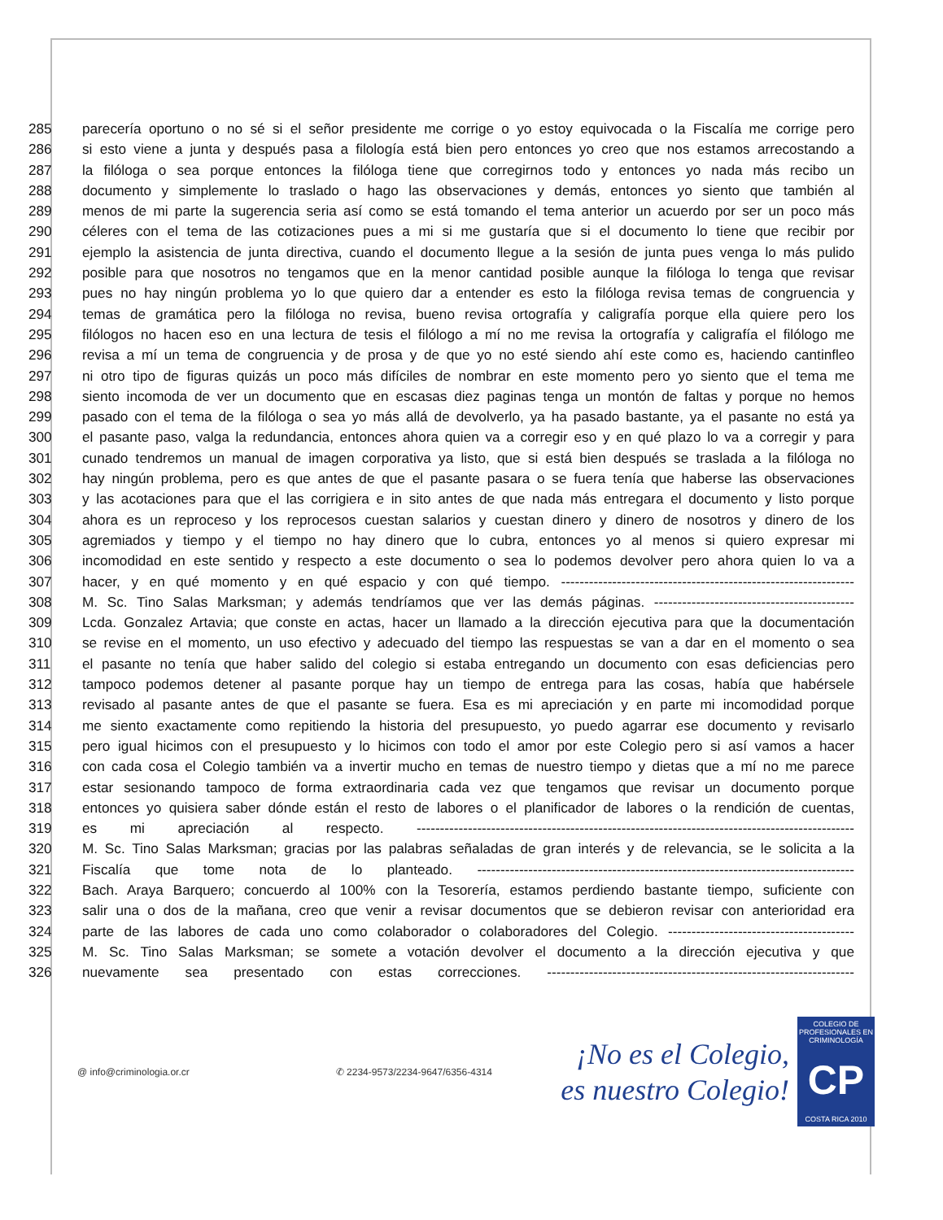285 parecería oportuno o no sé si el señor presidente me corrige o yo estoy equivocada o la Fiscalía me corrige pero
286 si esto viene a junta y después pasa a filología está bien pero entonces yo creo que nos estamos arrecostando a
287 la filóloga o sea porque entonces la filóloga tiene que corregirnos todo y entonces yo nada más recibo un
288 documento y simplemente lo traslado o hago las observaciones y demás, entonces yo siento que también al
289 menos de mi parte la sugerencia seria así como se está tomando el tema anterior un acuerdo por ser un poco más
290 céleres con el tema de las cotizaciones pues a mi si me gustaría que si el documento lo tiene que recibir por
291 ejemplo la asistencia de junta directiva, cuando el documento llegue a la sesión de junta pues venga lo más pulido
292 posible para que nosotros no tengamos que en la menor cantidad posible aunque la filóloga lo tenga que revisar
293 pues no hay ningún problema yo lo que quiero dar a entender es esto la filóloga revisa temas de congruencia y
294 temas de gramática pero la filóloga no revisa, bueno revisa ortografía y caligrafía porque ella quiere pero los
295 filólogos no hacen eso en una lectura de tesis el filólogo a mí no me revisa la ortografía y caligrafía el filólogo me
296 revisa a mí un tema de congruencia y de prosa y de que yo no esté siendo ahí este como es, haciendo cantinfleo
297 ni otro tipo de figuras quizás un poco más difíciles de nombrar en este momento pero yo siento que el tema me
298 siento incomoda de ver un documento que en escasas diez paginas tenga un montón de faltas y porque no hemos
299 pasado con el tema de la filóloga o sea yo más allá de devolverlo, ya ha pasado bastante, ya el pasante no está ya
300 el pasante paso, valga la redundancia, entonces ahora quien va a corregir eso y en qué plazo lo va a corregir y para
301 cunado tendremos un manual de imagen corporativa ya listo, que si está bien después se traslada a la filóloga no
302 hay ningún problema, pero es que antes de que el pasante pasara o se fuera tenía que haberse las observaciones
303 y las acotaciones para que el las corrigiera e in sito antes de que nada más entregara el documento y listo porque
304 ahora es un reproceso y los reprocesos cuestan salarios y cuestan dinero y dinero de nosotros y dinero de los
305 agremiados y tiempo y el tiempo no hay dinero que lo cubra, entonces yo al menos si quiero expresar mi
306 incomodidad en este sentido y respecto a este documento o sea lo podemos devolver pero ahora quien lo va a
307 hacer, y en qué momento y en qué espacio y con qué tiempo. ---------------------------------------------------------------
308 M. Sc. Tino Salas Marksman; y además tendríamos que ver las demás páginas. -------------------------------------------
309 Lcda. Gonzalez Artavia; que conste en actas, hacer un llamado a la dirección ejecutiva para que la documentación
310 se revise en el momento, un uso efectivo y adecuado del tiempo las respuestas se van a dar en el momento o sea
311 el pasante no tenía que haber salido del colegio si estaba entregando un documento con esas deficiencias pero
312 tampoco podemos detener al pasante porque hay un tiempo de entrega para las cosas, había que habérsele
313 revisado al pasante antes de que el pasante se fuera. Esa es mi apreciación y en parte mi incomodidad porque
314 me siento exactamente como repitiendo la historia del presupuesto, yo puedo agarrar ese documento y revisarlo
315 pero igual hicimos con el presupuesto y lo hicimos con todo el amor por este Colegio pero si así vamos a hacer
316 con cada cosa el Colegio también va a invertir mucho en temas de nuestro tiempo y dietas que a mí no me parece
317 estar sesionando tampoco de forma extraordinaria cada vez que tengamos que revisar un documento porque
318 entonces yo quisiera saber dónde están el resto de labores o el planificador de labores o la rendición de cuentas,
319 es mi apreciación al respecto. ----------------------------------------------------------------------------------------------
320 M. Sc. Tino Salas Marksman; gracias por las palabras señaladas de gran interés y de relevancia, se le solicita a la
321 Fiscalía que tome nota de lo planteado. ---------------------------------------------------------------------------------
322 Bach. Araya Barquero; concuerdo al 100% con la Tesorería, estamos perdiendo bastante tiempo, suficiente con
323 salir una o dos de la mañana, creo que venir a revisar documentos que se debieron revisar con anterioridad era
324 parte de las labores de cada uno como colaborador o colaboradores del Colegio. ----------------------------------------
325 M. Sc. Tino Salas Marksman; se somete a votación devolver el documento a la dirección ejecutiva y que
326 nuevamente sea presentado con estas correcciones. ------------------------------------------------------------------
@ info@criminologia.or.cr ✆ 2234-9573/2234-9647/6356-4314
¡No es el Colegio,
es nuestro Colegio!
COLEGIO DE PROFESIONALES EN
CRIMINOLOGÍA
CP
COSTA RICA 2010